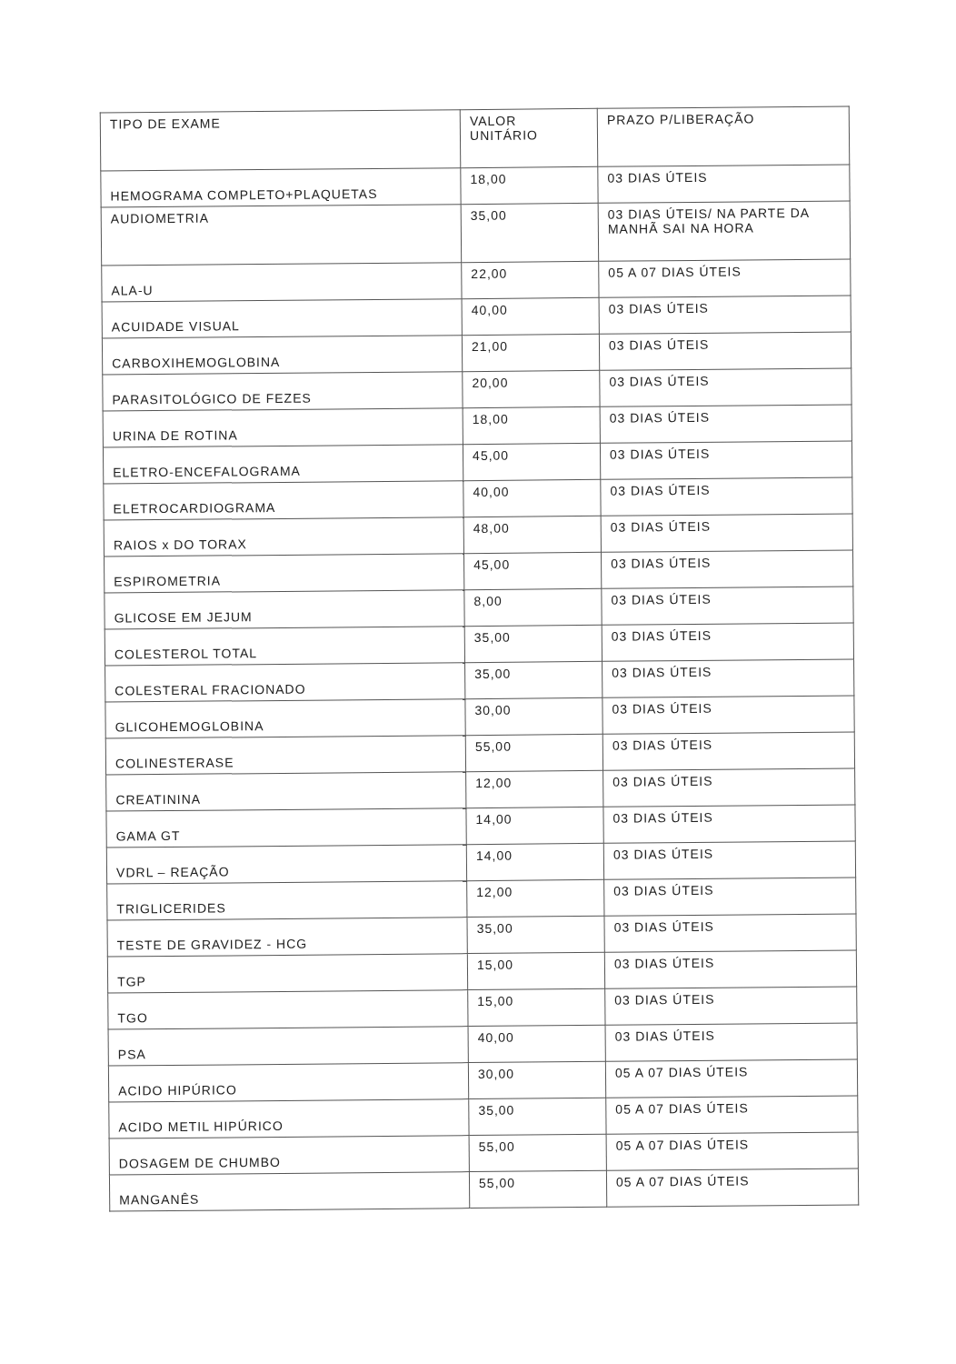| TIPO DE EXAME | VALOR UNITÁRIO | PRAZO P/LIBERAÇÃO |
| --- | --- | --- |
| HEMOGRAMA COMPLETO+PLAQUETAS | 18,00 | 03 DIAS ÚTEIS |
| AUDIOMETRIA | 35,00 | 03 DIAS ÚTEIS/ NA PARTE DA MANHÃ SAI NA HORA |
| ALA-U | 22,00 | 05 A 07 DIAS ÚTEIS |
| ACUIDADE VISUAL | 40,00 | 03 DIAS ÚTEIS |
| CARBOXIHEMOGLOBINA | 21,00 | 03 DIAS ÚTEIS |
| PARASITOLÓGICO DE FEZES | 20,00 | 03 DIAS ÚTEIS |
| URINA DE ROTINA | 18,00 | 03 DIAS ÚTEIS |
| ELETRO-ENCEFALOGRAMA | 45,00 | 03 DIAS ÚTEIS |
| ELETROCARDIOGRAMA | 40,00 | 03 DIAS ÚTEIS |
| RAIOS x DO TORAX | 48,00 | 03 DIAS ÚTEIS |
| ESPIROMETRIA | 45,00 | 03 DIAS ÚTEIS |
| GLICOSE EM JEJUM | 8,00 | 03 DIAS ÚTEIS |
| COLESTEROL TOTAL | 35,00 | 03 DIAS ÚTEIS |
| COLESTERAL FRACIONADO | 35,00 | 03 DIAS ÚTEIS |
| GLICOHEMOGLOBINA | 30,00 | 03 DIAS ÚTEIS |
| COLINESTERASE | 55,00 | 03 DIAS ÚTEIS |
| CREATININA | 12,00 | 03 DIAS ÚTEIS |
| GAMA GT | 14,00 | 03 DIAS ÚTEIS |
| VDRL – REAÇÃO | 14,00 | 03 DIAS ÚTEIS |
| TRIGLICERIDES | 12,00 | 03 DIAS ÚTEIS |
| TESTE DE GRAVIDEZ - HCG | 35,00 | 03 DIAS ÚTEIS |
| TGP | 15,00 | 03 DIAS ÚTEIS |
| TGO | 15,00 | 03 DIAS ÚTEIS |
| PSA | 40,00 | 03 DIAS ÚTEIS |
| ACIDO HIPÚRICO | 30,00 | 05 A 07 DIAS ÚTEIS |
| ACIDO METIL HIPÚRICO | 35,00 | 05 A 07 DIAS ÚTEIS |
| DOSAGEM DE CHUMBO | 55,00 | 05 A 07 DIAS ÚTEIS |
| MANGANÊS | 55,00 | 05 A 07 DIAS ÚTEIS |